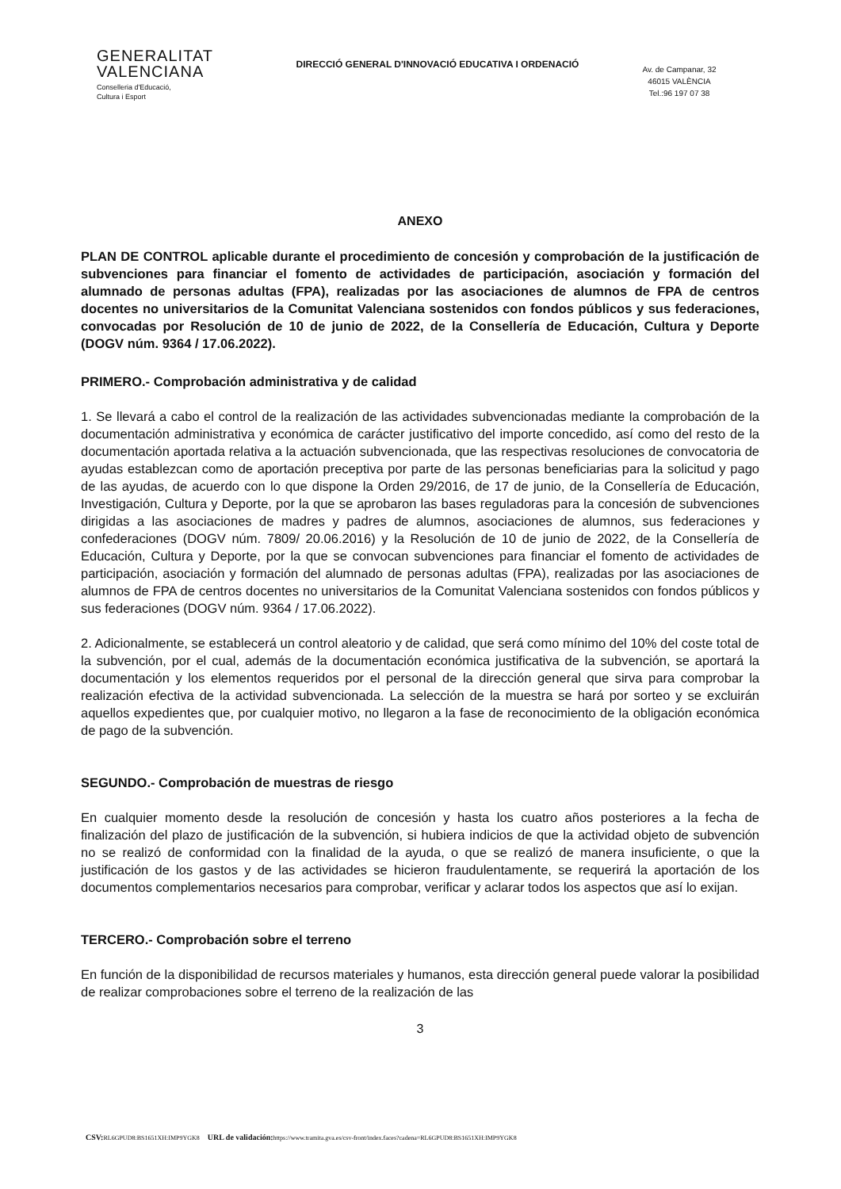GENERALITAT
VALENCIANA
Conselleria d'Educació,
Cultura i Esport
DIRECCIÓ GENERAL D'INNOVACIÓ EDUCATIVA I ORDENACIÓ
Av. de Campanar, 32
46015 VALÈNCIA
Tel.:96 197 07 38
ANEXO
PLAN DE CONTROL aplicable durante el procedimiento de concesión y comprobación de la justificación de subvenciones para financiar el fomento de actividades de participación, asociación y formación del alumnado de personas adultas (FPA), realizadas por las asociaciones de alumnos de FPA de centros docentes no universitarios de la Comunitat Valenciana sostenidos con fondos públicos y sus federaciones, convocadas por Resolución de 10 de junio de 2022, de la Consellería de Educación, Cultura y Deporte (DOGV núm. 9364 / 17.06.2022).
PRIMERO.- Comprobación administrativa y de calidad
1. Se llevará a cabo el control de la realización de las actividades subvencionadas mediante la comprobación de la documentación administrativa y económica de carácter justificativo del importe concedido, así como del resto de la documentación aportada relativa a la actuación subvencionada, que las respectivas resoluciones de convocatoria de ayudas establezcan como de aportación preceptiva por parte de las personas beneficiarias para la solicitud y pago de las ayudas, de acuerdo con lo que dispone la Orden 29/2016, de 17 de junio, de la Consellería de Educación, Investigación, Cultura y Deporte, por la que se aprobaron las bases reguladoras para la concesión de subvenciones dirigidas a las asociaciones de madres y padres de alumnos, asociaciones de alumnos, sus federaciones y confederaciones (DOGV núm. 7809/ 20.06.2016) y la Resolución de 10 de junio de 2022, de la Consellería de Educación, Cultura y Deporte, por la que se convocan subvenciones para financiar el fomento de actividades de participación, asociación y formación del alumnado de personas adultas (FPA), realizadas por las asociaciones de alumnos de FPA de centros docentes no universitarios de la Comunitat Valenciana sostenidos con fondos públicos y sus federaciones (DOGV núm. 9364 / 17.06.2022).
2. Adicionalmente, se establecerá un control aleatorio y de calidad, que será como mínimo del 10% del coste total de la subvención, por el cual, además de la documentación económica justificativa de la subvención, se aportará la documentación y los elementos requeridos por el personal de la dirección general que sirva para comprobar la realización efectiva de la actividad subvencionada. La selección de la muestra se hará por sorteo y se excluirán aquellos expedientes que, por cualquier motivo, no llegaron a la fase de reconocimiento de la obligación económica de pago de la subvención.
SEGUNDO.- Comprobación de muestras de riesgo
En cualquier momento desde la resolución de concesión y hasta los cuatro años posteriores a la fecha de finalización del plazo de justificación de la subvención, si hubiera indicios de que la actividad objeto de subvención no se realizó de conformidad con la finalidad de la ayuda, o que se realizó de manera insuficiente, o que la justificación de los gastos y de las actividades se hicieron fraudulentamente, se requerirá la aportación de los documentos complementarios necesarios para comprobar, verificar y aclarar todos los aspectos que así lo exijan.
TERCERO.- Comprobación sobre el terreno
En función de la disponibilidad de recursos materiales y humanos, esta dirección general puede valorar la posibilidad de realizar comprobaciones sobre el terreno de la realización de las
3
CSV: RL6GPUD8:BS1651XH:IMP9YGK8 URL de validación: https://www.tramita.gva.es/csv-front/index.faces?cadena=RL6GPUD8:BS1651XH:IMP9YGK8